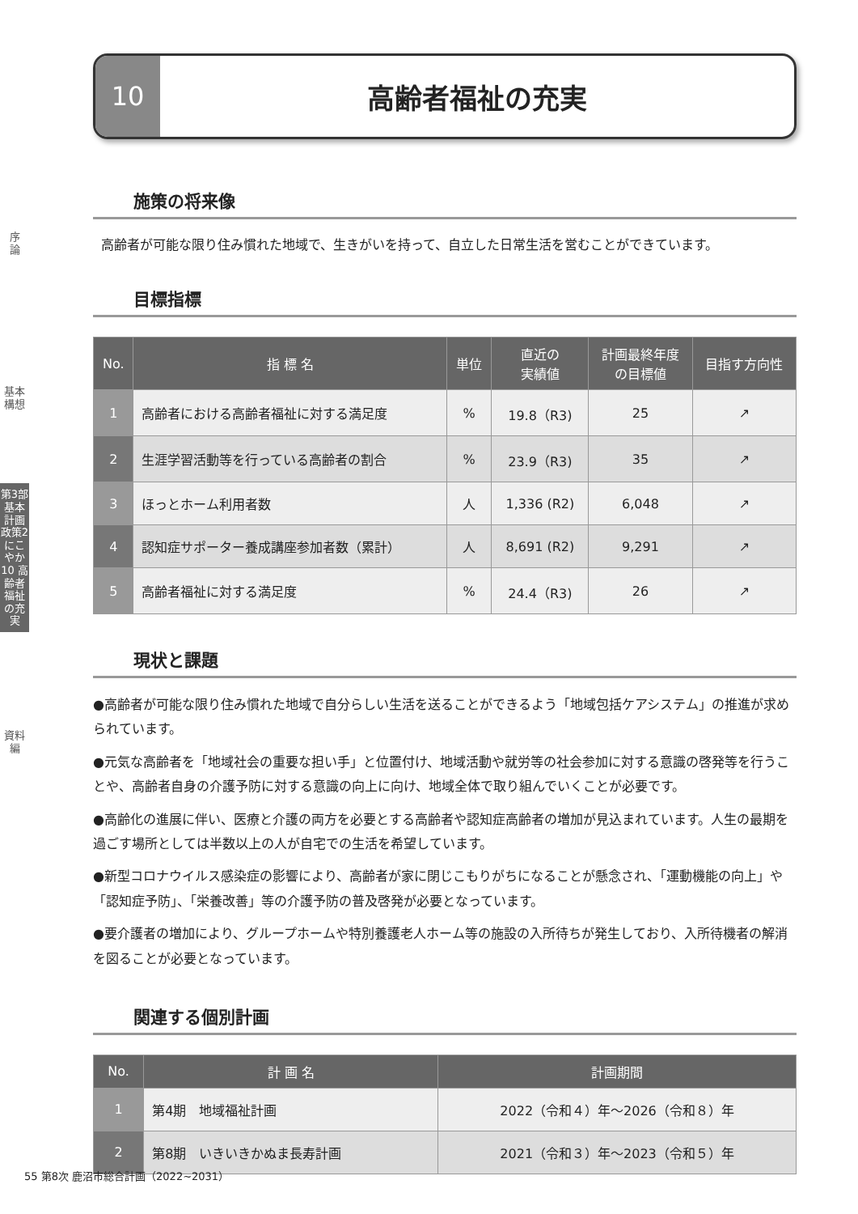序
論
基本構想
第3部
基本計画
政策2 にこやか
10 高齢者福祉の充実
資料編
10 高齢者福祉の充実
施策の将来像
高齢者が可能な限り住み慣れた地域で、生きがいを持って、自立した日常生活を営むことができています。
目標指標
| No. | 指 標 名 | 単位 | 直近の 実績値 | 計画最終年度 の目標値 | 目指す方向性 |
| --- | --- | --- | --- | --- | --- |
| 1 | 高齢者における高齢者福祉に対する満足度 | % | 19.8（R3) | 25 | ↗ |
| 2 | 生涯学習活動等を行っている高齢者の割合 | % | 23.9（R3) | 35 | ↗ |
| 3 | ほっとホーム利用者数 | 人 | 1,336 (R2) | 6,048 | ↗ |
| 4 | 認知症サポーター養成講座参加者数（累計） | 人 | 8,691 (R2) | 9,291 | ↗ |
| 5 | 高齢者福祉に対する満足度 | % | 24.4（R3) | 26 | ↗ |
現状と課題
●高齢者が可能な限り住み慣れた地域で自分らしい生活を送ることができるよう「地域包括ケアシステム」の推進が求められています。
●元気な高齢者を「地域社会の重要な担い手」と位置付け、地域活動や就労等の社会参加に対する意識の啓発等を行うことや、高齢者自身の介護予防に対する意識の向上に向け、地域全体で取り組んでいくことが必要です。
●高齢化の進展に伴い、医療と介護の両方を必要とする高齢者や認知症高齢者の増加が見込まれています。人生の最期を過ごす場所としては半数以上の人が自宅での生活を希望しています。
●新型コロナウイルス感染症の影響により、高齢者が家に閉じこもりがちになることが懸念され、「運動機能の向上」や「認知症予防」、「栄養改善」等の介護予防の普及啓発が必要となっています。
●要介護者の増加により、グループホームや特別養護老人ホーム等の施設の入所待ちが発生しており、入所待機者の解消を図ることが必要となっています。
関連する個別計画
| No. | 計 画 名 | 計画期間 |
| --- | --- | --- |
| 1 | 第4期 地域福祉計画 | 2022（令和４）年～2026（令和８）年 |
| 2 | 第8期 いきいきかぬま長寿計画 | 2021（令和３）年～2023（令和５）年 |
55 第8次 鹿沼市総合計画（2022~2031）